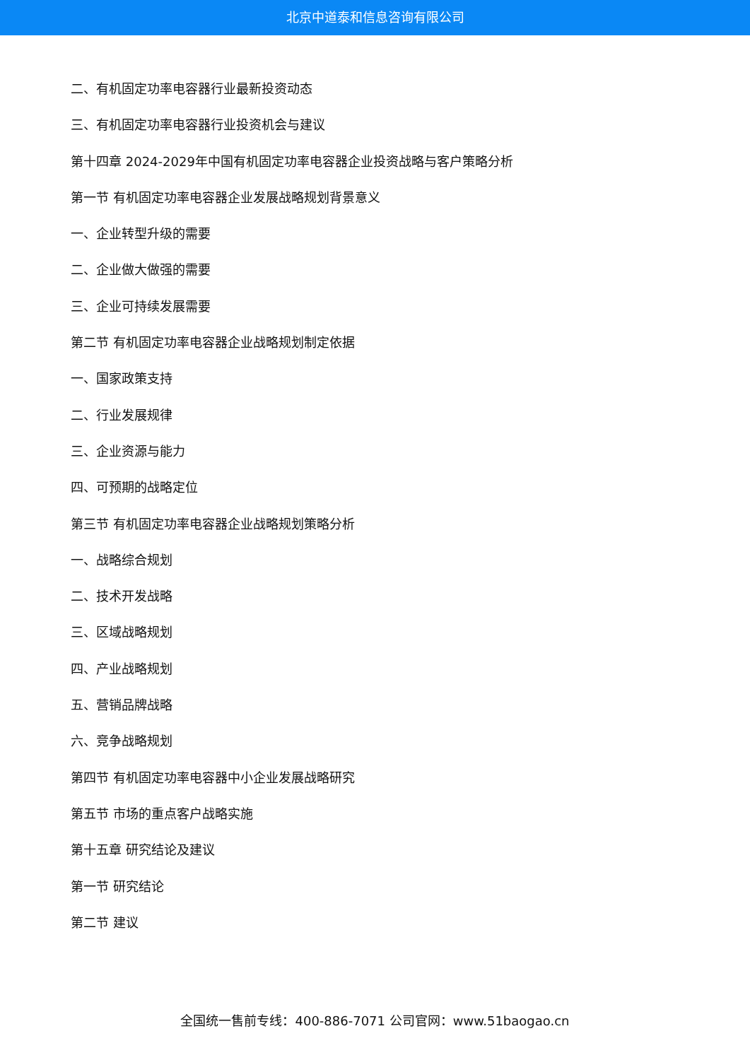北京中道泰和信息咨询有限公司
二、有机固定功率电容器行业最新投资动态
三、有机固定功率电容器行业投资机会与建议
第十四章 2024-2029年中国有机固定功率电容器企业投资战略与客户策略分析
第一节 有机固定功率电容器企业发展战略规划背景意义
一、企业转型升级的需要
二、企业做大做强的需要
三、企业可持续发展需要
第二节 有机固定功率电容器企业战略规划制定依据
一、国家政策支持
二、行业发展规律
三、企业资源与能力
四、可预期的战略定位
第三节 有机固定功率电容器企业战略规划策略分析
一、战略综合规划
二、技术开发战略
三、区域战略规划
四、产业战略规划
五、营销品牌战略
六、竞争战略规划
第四节 有机固定功率电容器中小企业发展战略研究
第五节 市场的重点客户战略实施
第十五章 研究结论及建议
第一节 研究结论
第二节 建议
全国统一售前专线：400-886-7071 公司官网：www.51baogao.cn